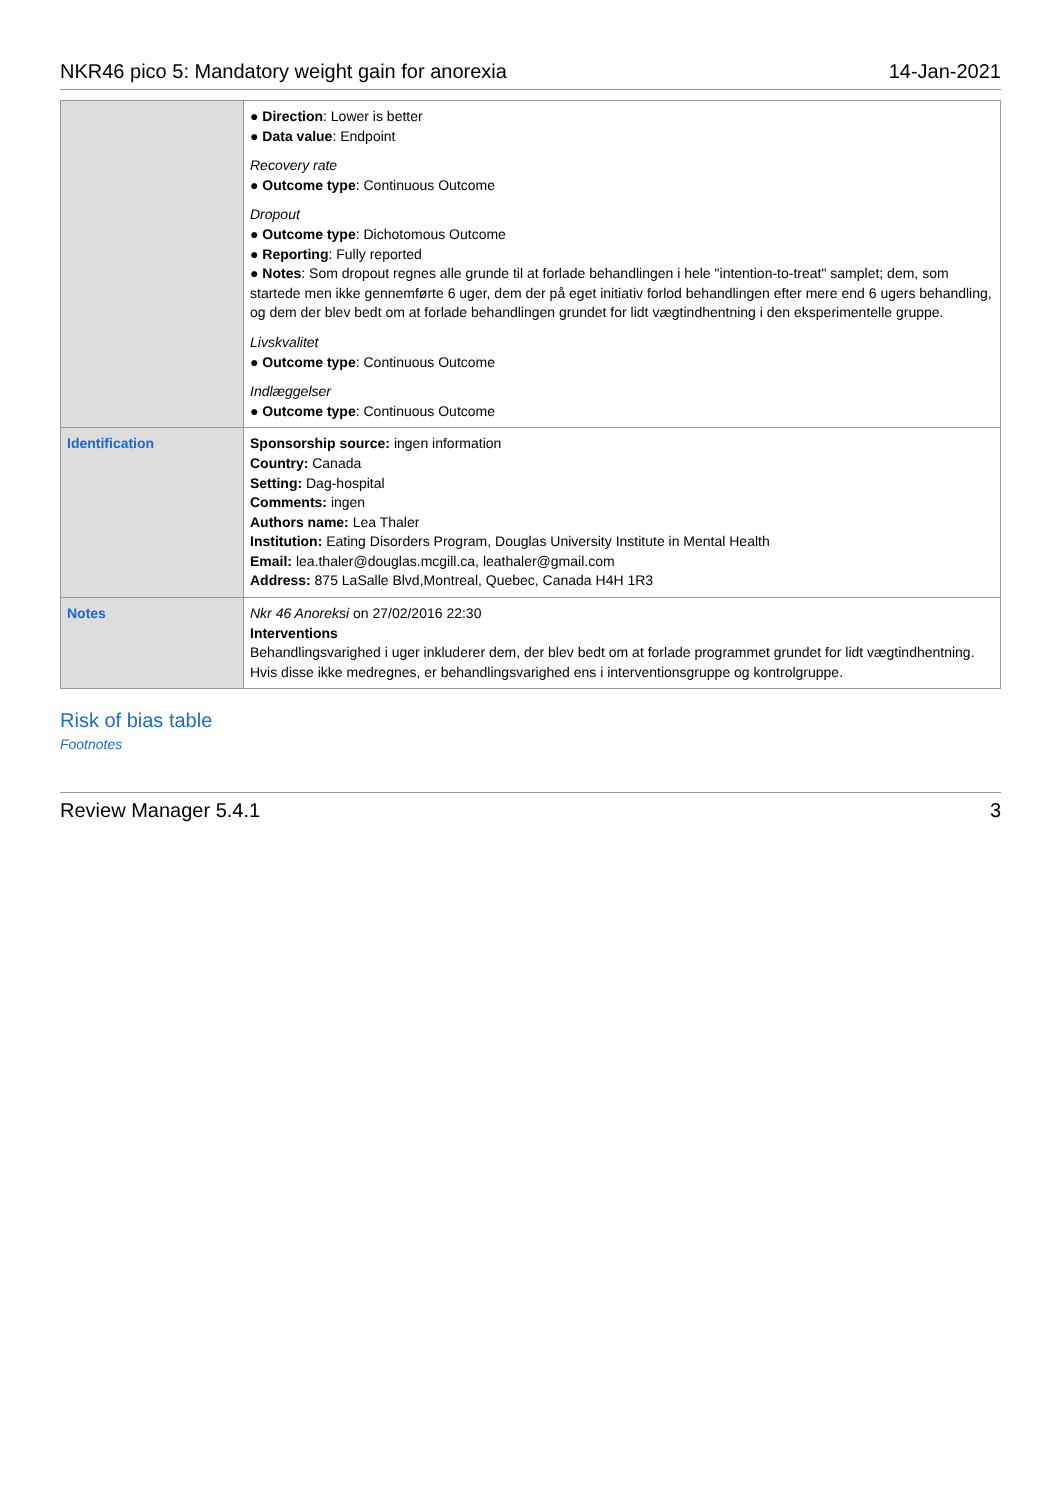NKR46 pico 5: Mandatory weight gain for anorexia 14-Jan-2021
| | ● Direction : Lower is better ● Data value : Endpoint Recovery rate ● Outcome type : Continuous Outcome Dropout ● Outcome type : Dichotomous Outcome ● Reporting : Fully reported ● Notes : Som dropout regnes alle grunde til at forlade behandlingen i hele "intention-to-treat" samplet; dem, som startede men ikke gennemførte 6 uger, dem der på eget initiativ forlod behandlingen efter mere end 6 ugers behandling, og dem der blev bedt om at forlade behandlingen grundet for lidt vægtindhentning i den eksperimentelle gruppe. Livskvalitet ● Outcome type : Continuous Outcome Indlæggelser ● Outcome type : Continuous Outcome |
| Identification | Sponsorship source: ingen information Country: Canada Setting: Dag-hospital Comments: ingen Authors name: Lea Thaler Institution: Eating Disorders Program, Douglas University Institute in Mental Health Email: lea.thaler@douglas.mcgill.ca, leathaler@gmail.com Address: 875 LaSalle Blvd,Montreal, Quebec, Canada H4H 1R3 |
| Notes | Nkr 46 Anoreksi on 27/02/2016 22:30 Interventions Behandlingsvarighed i uger inkluderer dem, der blev bedt om at forlade programmet grundet for lidt vægtindhentning. Hvis disse ikke medregnes, er behandlingsvarighed ens i interventionsgruppe og kontrolgruppe. |
Risk of bias table
Footnotes
Review Manager 5.4.1 3